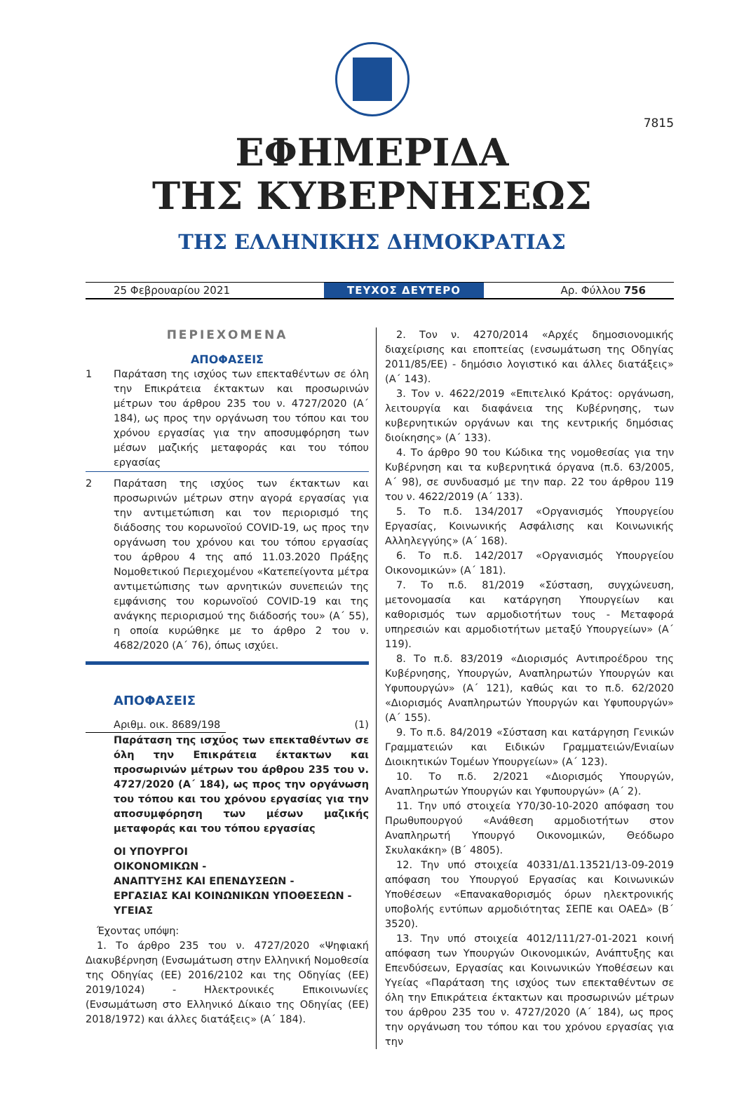7815
ΕΦΗΜΕΡΙΔΑ
ΤΗΣ ΚΥΒΕΡΝΗΣΕΩΣ
ΤΗΣ ΕΛΛΗΝΙΚΗΣ ΔΗΜΟΚΡΑΤΙΑΣ
25 Φεβρουαρίου 2021
ΤΕΥΧΟΣ ΔΕΥΤΕΡΟ
Αρ. Φύλλου 756
ΠΕΡΙΕΧΟΜΕΝΑ
ΑΠΟΦΑΣΕΙΣ
1 Παράταση της ισχύος των επεκταθέντων σε όλη την Επικράτεια έκτακτων και προσωρινών μέτρων του άρθρου 235 του ν. 4727/2020 (Α΄ 184), ως προς την οργάνωση του τόπου και του χρόνου εργασίας για την αποσυμφόρηση των μέσων μαζικής μεταφοράς και του τόπου εργασίας
2 Παράταση της ισχύος των έκτακτων και προσωρινών μέτρων στην αγορά εργασίας για την αντιμετώπιση και τον περιορισμό της διάδοσης του κορωνοϊού COVID-19, ως προς την οργάνωση του χρόνου και του τόπου εργασίας του άρθρου 4 της από 11.03.2020 Πράξης Νομοθετικού Περιεχομένου «Κατεπείγοντα μέτρα αντιμετώπισης των αρνητικών συνεπειών της εμφάνισης του κορωνοϊού COVID-19 και της ανάγκης περιορισμού της διάδοσής του» (Α΄ 55), η οποία κυρώθηκε με το άρθρο 2 του ν. 4682/2020 (Α΄ 76), όπως ισχύει.
ΑΠΟΦΑΣΕΙΣ
Αριθμ. οικ. 8689/198
(1)
Παράταση της ισχύος των επεκταθέντων σε όλη την Επικράτεια έκτακτων και προσωρινών μέτρων του άρθρου 235 του ν. 4727/2020 (Α΄ 184), ως προς την οργάνωση του τόπου και του χρόνου εργασίας για την αποσυμφόρηση των μέσων μαζικής μεταφοράς και του τόπου εργασίας
ΟΙ ΥΠΟΥΡΓΟΙ
ΟΙΚΟΝΟΜΙΚΩΝ -
ΑΝΑΠΤΥΞΗΣ ΚΑΙ ΕΠΕΝΔΥΣΕΩΝ -
ΕΡΓΑΣΙΑΣ ΚΑΙ ΚΟΙΝΩΝΙΚΩΝ ΥΠΟΘΕΣΕΩΝ -
ΥΓΕΙΑΣ
Έχοντας υπόψη:
1. Το άρθρο 235 του ν. 4727/2020 «Ψηφιακή Διακυβέρνηση (Ενσωμάτωση στην Ελληνική Νομοθεσία της Οδηγίας (ΕΕ) 2016/2102 και της Οδηγίας (ΕΕ) 2019/1024) - Ηλεκτρονικές Επικοινωνίες (Ενσωμάτωση στο Ελληνικό Δίκαιο της Οδηγίας (ΕΕ) 2018/1972) και άλλες διατάξεις» (Α΄ 184).
2. Τον ν. 4270/2014 «Αρχές δημοσιονομικής διαχείρισης και εποπτείας (ενσωμάτωση της Οδηγίας 2011/85/ΕΕ) - δημόσιο λογιστικό και άλλες διατάξεις» (Α΄ 143).
3. Τον ν. 4622/2019 «Επιτελικό Κράτος: οργάνωση, λειτουργία και διαφάνεια της Κυβέρνησης, των κυβερνητικών οργάνων και της κεντρικής δημόσιας διοίκησης» (Α΄ 133).
4. Το άρθρο 90 του Κώδικα της νομοθεσίας για την Κυβέρνηση και τα κυβερνητικά όργανα (π.δ. 63/2005, Α΄ 98), σε συνδυασμό με την παρ. 22 του άρθρου 119 του ν. 4622/2019 (Α΄ 133).
5. Το π.δ. 134/2017 «Οργανισμός Υπουργείου Εργασίας, Κοινωνικής Ασφάλισης και Κοινωνικής Αλληλεγγύης» (Α΄ 168).
6. Το π.δ. 142/2017 «Οργανισμός Υπουργείου Οικονομικών» (Α΄ 181).
7. Το π.δ. 81/2019 «Σύσταση, συγχώνευση, μετονομασία και κατάργηση Υπουργείων και καθορισμός των αρμοδιοτήτων τους - Μεταφορά υπηρεσιών και αρμοδιοτήτων μεταξύ Υπουργείων» (Α΄ 119).
8. Το π.δ. 83/2019 «Διορισμός Αντιπροέδρου της Κυβέρνησης, Υπουργών, Αναπληρωτών Υπουργών και Υφυπουργών» (Α΄ 121), καθώς και το π.δ. 62/2020 «Διορισμός Αναπληρωτών Υπουργών και Υφυπουργών» (Α΄ 155).
9. Το π.δ. 84/2019 «Σύσταση και κατάργηση Γενικών Γραμματειών και Ειδικών Γραμματειών/Ενιαίων Διοικητικών Τομέων Υπουργείων» (Α΄ 123).
10. Το π.δ. 2/2021 «Διορισμός Υπουργών, Αναπληρωτών Υπουργών και Υφυπουργών» (Α΄ 2).
11. Την υπό στοιχεία Υ70/30-10-2020 απόφαση του Πρωθυπουργού «Ανάθεση αρμοδιοτήτων στον Αναπληρωτή Υπουργό Οικονομικών, Θεόδωρο Σκυλακάκη» (Β΄ 4805).
12. Την υπό στοιχεία 40331/Δ1.13521/13-09-2019 απόφαση του Υπουργού Εργασίας και Κοινωνικών Υποθέσεων «Επανακαθορισμός όρων ηλεκτρονικής υποβολής εντύπων αρμοδιότητας ΣΕΠΕ και ΟΑΕΔ» (Β΄ 3520).
13. Την υπό στοιχεία 4012/111/27-01-2021 κοινή απόφαση των Υπουργών Οικονομικών, Ανάπτυξης και Επενδύσεων, Εργασίας και Κοινωνικών Υποθέσεων και Υγείας «Παράταση της ισχύος των επεκταθέντων σε όλη την Επικράτεια έκτακτων και προσωρινών μέτρων του άρθρου 235 του ν. 4727/2020 (Α΄ 184), ως προς την οργάνωση του τόπου και του χρόνου εργασίας για την